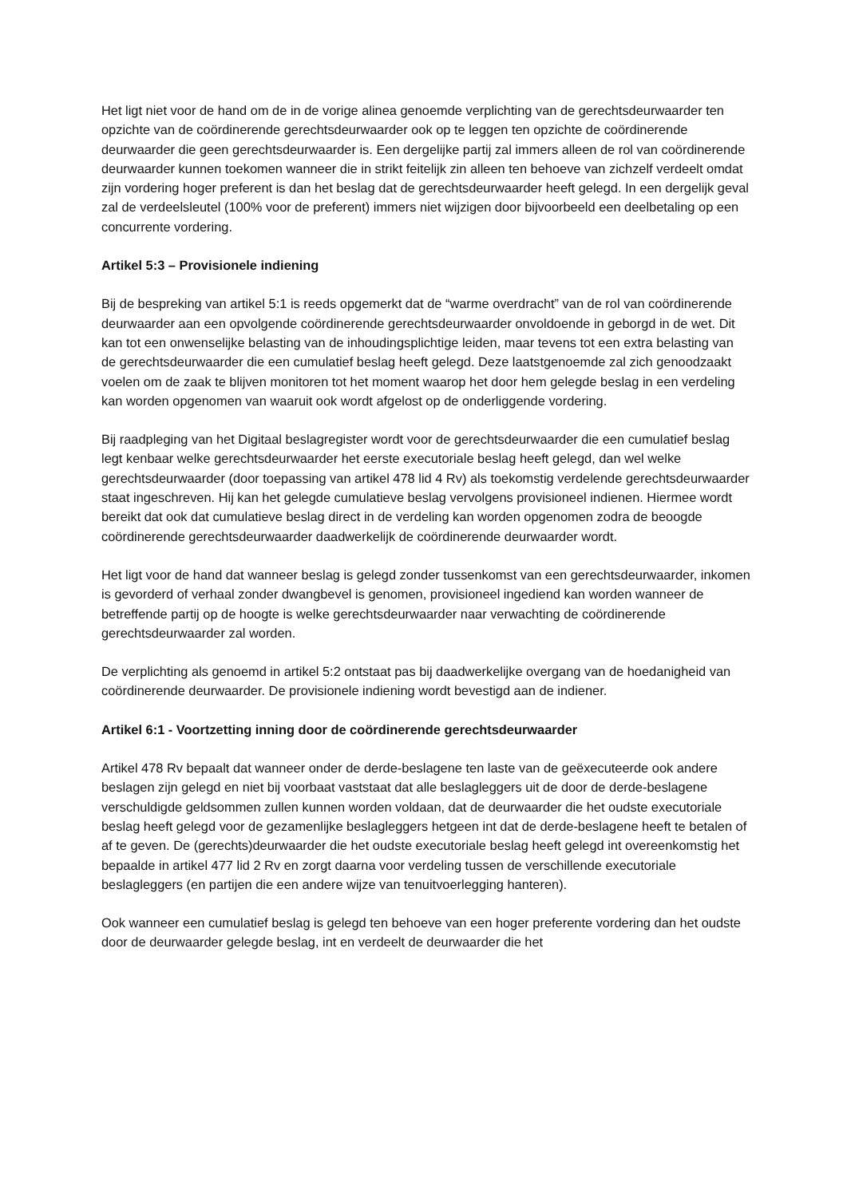Het ligt niet voor de hand om de in de vorige alinea genoemde verplichting van de gerechtsdeurwaarder ten opzichte van de coördinerende gerechtsdeurwaarder ook op te leggen ten opzichte de coördinerende deurwaarder die geen gerechtsdeurwaarder is. Een dergelijke partij zal immers alleen de rol van coördinerende deurwaarder kunnen toekomen wanneer die in strikt feitelijk zin alleen ten behoeve van zichzelf verdeelt omdat zijn vordering hoger preferent is dan het beslag dat de gerechtsdeurwaarder heeft gelegd. In een dergelijk geval zal de verdeelsleutel (100% voor de preferent) immers niet wijzigen door bijvoorbeeld een deelbetaling op een concurrente vordering.
Artikel 5:3 – Provisionele indiening
Bij de bespreking van artikel 5:1 is reeds opgemerkt dat de “warme overdracht” van de rol van coördinerende deurwaarder aan een opvolgende coördinerende gerechtsdeurwaarder onvoldoende in geborgd in de wet. Dit kan tot een onwenselijke belasting van de inhoudingsplichtige leiden, maar tevens tot een extra belasting van de gerechtsdeurwaarder die een cumulatief beslag heeft gelegd. Deze laatstgenoemde zal zich genoodzaakt voelen om de zaak te blijven monitoren tot het moment waarop het door hem gelegde beslag in een verdeling kan worden opgenomen van waaruit ook wordt afgelost op de onderliggende vordering.
Bij raadpleging van het Digitaal beslagregister wordt voor de gerechtsdeurwaarder die een cumulatief beslag legt kenbaar welke gerechtsdeurwaarder het eerste executoriale beslag heeft gelegd, dan wel welke gerechtsdeurwaarder (door toepassing van artikel 478 lid 4 Rv) als toekomstig verdelende gerechtsdeurwaarder staat ingeschreven. Hij kan het gelegde cumulatieve beslag vervolgens provisioneel indienen. Hiermee wordt bereikt dat ook dat cumulatieve beslag direct in de verdeling kan worden opgenomen zodra de beoogde coördinerende gerechtsdeurwaarder daadwerkelijk de coördinerende deurwaarder wordt.
Het ligt voor de hand dat wanneer beslag is gelegd zonder tussenkomst van een gerechtsdeurwaarder, inkomen is gevorderd of verhaal zonder dwangbevel is genomen, provisioneel ingediend kan worden wanneer de betreffende partij op de hoogte is welke gerechtsdeurwaarder naar verwachting de coördinerende gerechtsdeurwaarder zal worden.
De verplichting als genoemd in artikel 5:2 ontstaat pas bij daadwerkelijke overgang van de hoedanigheid van coördinerende deurwaarder. De provisionele indiening wordt bevestigd aan de indiener.
Artikel 6:1 - Voortzetting inning door de coördinerende gerechtsdeurwaarder
Artikel 478 Rv bepaalt dat wanneer onder de derde-beslagene ten laste van de geëxecuteerde ook andere beslagen zijn gelegd en niet bij voorbaat vaststaat dat alle beslagleggers uit de door de derde-beslagene verschuldigde geldsommen zullen kunnen worden voldaan, dat de deurwaarder die het oudste executoriale beslag heeft gelegd voor de gezamenlijke beslagleggers hetgeen int dat de derde-beslagene heeft te betalen of af te geven. De (gerechts)deurwaarder die het oudste executoriale beslag heeft gelegd int overeenkomstig het bepaalde in artikel 477 lid 2 Rv en zorgt daarna voor verdeling tussen de verschillende executoriale beslagleggers (en partijen die een andere wijze van tenuitvoerlegging hanteren).
Ook wanneer een cumulatief beslag is gelegd ten behoeve van een hoger preferente vordering dan het oudste door de deurwaarder gelegde beslag, int en verdeelt de deurwaarder die het